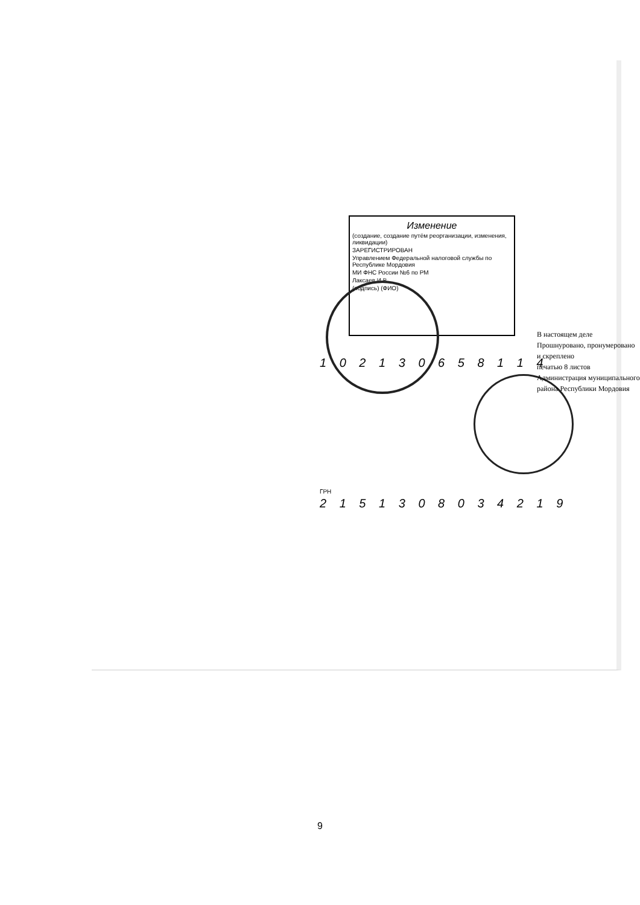Изменение
(создание, создание путём реорганизации, изменения, ликвидации)
ЗАРЕГИСТРИРОВАН
Управлением Федеральной налоговой службы по Республике Мордовия
МИ ФНС России №6 по РМ
Лаксаев И.В.
(подпись) (ФИО)
1 0 2 1 3 0 6 5 8 1 1 4
ГРН
2 1 5 1 3 0 8 0 3 4 2 1 9
В настоящем деле
Прошнуровано, пронумеровано и скреплено
печатью 8 листов
Администрация муниципального района Республики Мордовия
9